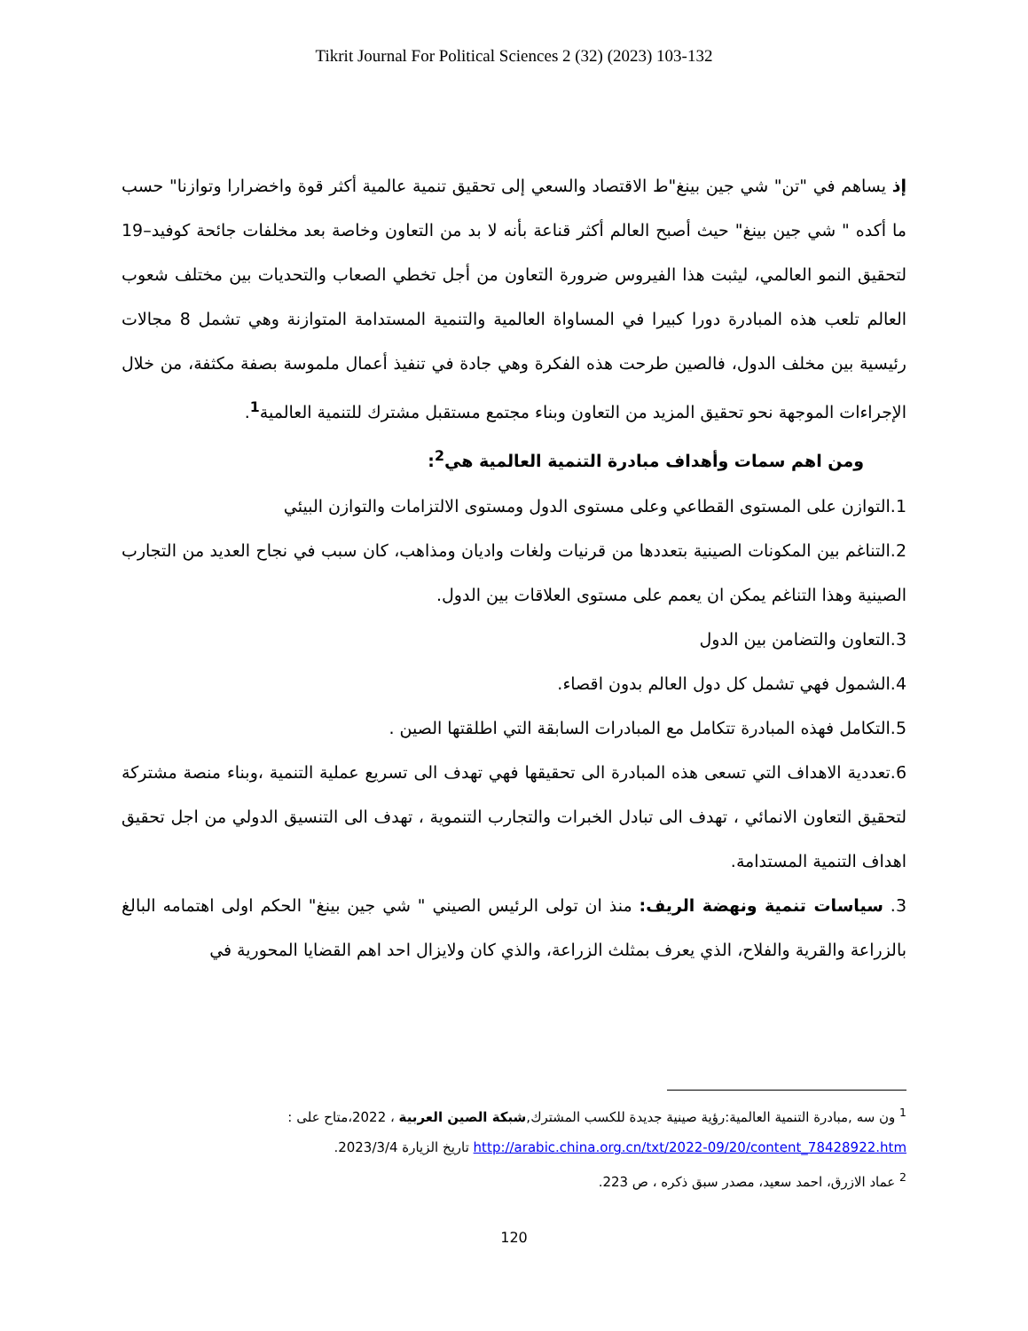Tikrit Journal For Political Sciences 2 (32) (2023) 103-132
إذ يساهم في "تن" شي جين بينغ"ط الاقتصاد والسعي إلى تحقيق تنمية عالمية أكثر قوة واخضرارا وتوازنا" حسب ما أكده " شي جين بينغ" حيث أصبح العالم أكثر قناعة بأنه لا بد من التعاون وخاصة بعد مخلفات جائحة كوفيد–19 لتحقيق النمو العالمي، ليثبت هذا الفيروس ضرورة التعاون من أجل تخطي الصعاب والتحديات بين مختلف شعوب العالم تلعب هذه المبادرة دورا كبيرا في المساواة العالمية والتنمية المستدامة المتوازنة وهي تشمل 8 مجالات رئيسية بين مخلف الدول، فالصين طرحت هذه الفكرة وهي جادة في تنفيذ أعمال ملموسة بصفة مكثفة، من خلال الإجراءات الموجهة نحو تحقيق المزيد من التعاون وبناء مجتمع مستقبل مشترك للتنمية العالمية<sup>1</sup>.
ومن اهم سمات وأهداف مبادرة التنمية العالمية هي<sup>2</sup>:
1.التوازن على المستوى القطاعي وعلى مستوى الدول ومستوى الالتزامات والتوازن البيئي
2.التناغم بين المكونات الصينية بتعددها من قرنيات ولغات واديان ومذاهب، كان سبب في نجاح العديد من التجارب الصينية وهذا التناغم يمكن ان يعمم على مستوى العلاقات بين الدول.
3.التعاون والتضامن بين الدول
4.الشمول فهي تشمل كل دول العالم بدون اقصاء.
5.التكامل فهذه المبادرة تتكامل مع المبادرات السابقة التي اطلقتها الصين .
6.تعددية الاهداف التي تسعى هذه المبادرة الى تحقيقها فهي تهدف الى تسريع عملية التنمية ،وبناء منصة مشتركة لتحقيق التعاون الانمائي ، تهدف الى تبادل الخبرات والتجارب التنموية ، تهدف الى التنسيق الدولي من اجل تحقيق اهداف التنمية المستدامة.
3. سياسات تنمية ونهضة الريف: منذ ان تولى الرئيس الصيني " شي جين بينغ" الحكم اولى اهتمامه البالغ بالزراعة والقرية والفلاح، الذي يعرف بمثلث الزراعة، والذي كان ولايزال احد اهم القضايا المحورية في
<sup>1</sup> ون سه ,مبادرة التنمية العالمية:رؤية صينية جديدة للكسب المشترك,شبكة الصين العربية ، 2022،متاح على : http://arabic.china.org.cn/txt/2022-09/20/content_78428922.htm تاريخ الزيارة 2023/3/4.
<sup>2</sup> عماد الازرق، احمد سعيد، مصدر سبق ذكره ، ص 223.
120